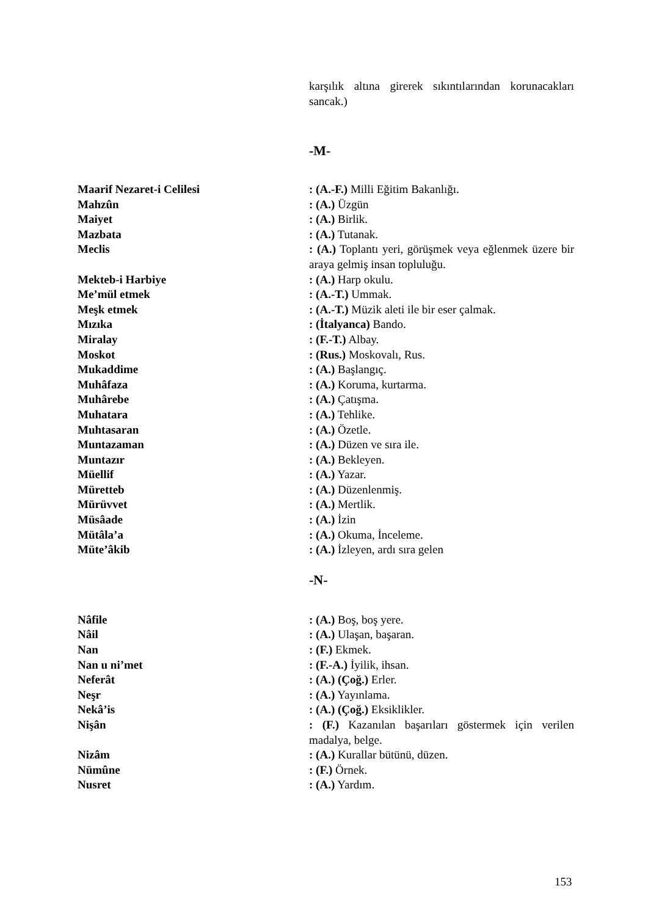karşılık altına girerek sıkıntılarından korunacakları sancak.)
-M-
| Maarif Nezaret-i Celilesi | : (A.-F.) Milli Eğitim Bakanlığı. |
| Mahzûn | : (A.) Üzgün |
| Maiyet | : (A.) Birlik. |
| Mazbata | : (A.) Tutanak. |
| Meclis | : (A.) Toplantı yeri, görüşmek veya eğlenmek üzere bir araya gelmiş insan topluluğu. |
| Mekteb-i Harbiye | : (A.) Harp okulu. |
| Me’mül etmek | : (A.-T.) Ummak. |
| Meşk etmek | : (A.-T.) Müzik aleti ile bir eser çalmak. |
| Mızıka | : (İtalyanca) Bando. |
| Miralay | : (F.-T.) Albay. |
| Moskot | : (Rus.) Moskovalı, Rus. |
| Mukaddime | : (A.) Başlangıç. |
| Muhâfaza | : (A.) Koruma, kurtarma. |
| Muhârebe | : (A.) Çatışma. |
| Muhatara | : (A.) Tehlike. |
| Muhtasaran | : (A.) Özetle. |
| Muntazaman | : (A.) Düzen ve sıra ile. |
| Muntazır | : (A.) Bekleyen. |
| Müellif | : (A.) Yazar. |
| Müretteb | : (A.) Düzenlenmiş. |
| Mürüvvet | : (A.) Mertlik. |
| Müsâade | : (A.) İzin |
| Mütâla’a | : (A.) Okuma, İnceleme. |
| Müte’âkib | : (A.) İzleyen, ardı sıra gelen |
-N-
| Nâfile | : (A.) Boş, boş yere. |
| Nâil | : (A.) Ulaşan, başaran. |
| Nan | : (F.) Ekmek. |
| Nan u ni’met | : (F.-A.) İyilik, ihsan. |
| Neferât | : (A.) (Çoğ.) Erler. |
| Neşr | : (A.) Yayınlama. |
| Nekâ’is | : (A.) (Çoğ.) Eksiklikler. |
| Nişân | : (F.) Kazanılan başarıları göstermek için verilen madalya, belge. |
| Nizâm | : (A.) Kurallar bütünü, düzen. |
| Nümûne | : (F.) Örnek. |
| Nusret | : (A.) Yardım. |
153